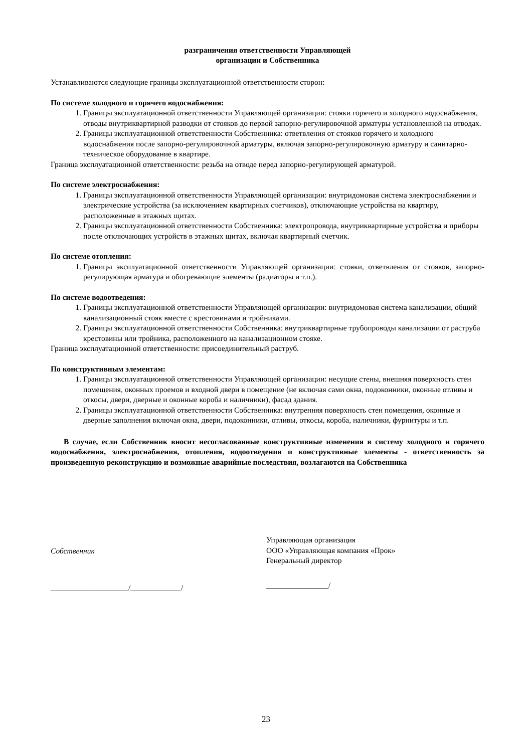разграничения ответственности Управляющей
организации и Собственника
Устанавливаются следующие границы эксплуатационной ответственности сторон:
По системе холодного и горячего водоснабжения:
1. Границы эксплуатационной ответственности Управляющей организации: стояки горячего и холодного водоснабжения, отводы внутриквартирной разводки от стояков до первой запорно-регулировочной арматуры установленной на отводах.
2. Границы эксплуатационной ответственности Собственника: ответвления от стояков горячего и холодного водоснабжения после запорно-регулировочной арматуры, включая запорно-регулировочную арматуру и санитарно-техническое оборудование в квартире.
Граница эксплуатационной ответственности: резьба на отводе перед запорно-регулирующей арматурой.
По системе электроснабжения:
1. Границы эксплуатационной ответственности Управляющей организации: внутридомовая система электроснабжения и электрические устройства (за исключением квартирных счетчиков), отключающие устройства на квартиру, расположенные в этажных щитах.
2. Границы эксплуатационной ответственности Собственника: электропровода, внутриквартирные устройства и приборы после отключающих устройств в этажных щитах, включая квартирный счетчик.
По системе отопления:
1. Границы эксплуатационной ответственности Управляющей организации: стояки, ответвления от стояков, запорно-регулирующая арматура и обогревающие элементы (радиаторы и т.п.).
По системе водоотведения:
1. Границы эксплуатационной ответственности Управляющей организации: внутридомовая система канализации, общий канализационный стояк вместе с крестовинами и тройниками.
2. Границы эксплуатационной ответственности Собственника: внутриквартирные трубопроводы канализации от раструба крестовины или тройника, расположенного на канализационном стояке.
Граница эксплуатационной ответственности: присоединительный раструб.
По конструктивным элементам:
1. Границы эксплуатационной ответственности Управляющей организации: несущие стены, внешняя поверхность стен помещения, оконных проемов и входной двери в помещение (не включая сами окна, подоконники, оконные отливы и откосы, двери, дверные и оконные короба и наличники), фасад здания.
2. Границы эксплуатационной ответственности Собственника: внутренняя поверхность стен помещения, оконные и дверные заполнения включая окна, двери, подоконники, отливы, откосы, короба, наличники, фурнитуры и т.п.
В случае, если Собственник вносит несогласованные конструктивные изменения в систему холодного и горячего водоснабжения, электроснабжения, отопления, водоотведения и конструктивные элементы - ответственность за произведенную реконструкцию и возможные аварийные последствия, возлагаются на Собственника
Собственник
____________________/_____________/
Управляющая организация
ООО «Управляющая компания «Прок»
Генеральный директор
________________/
23